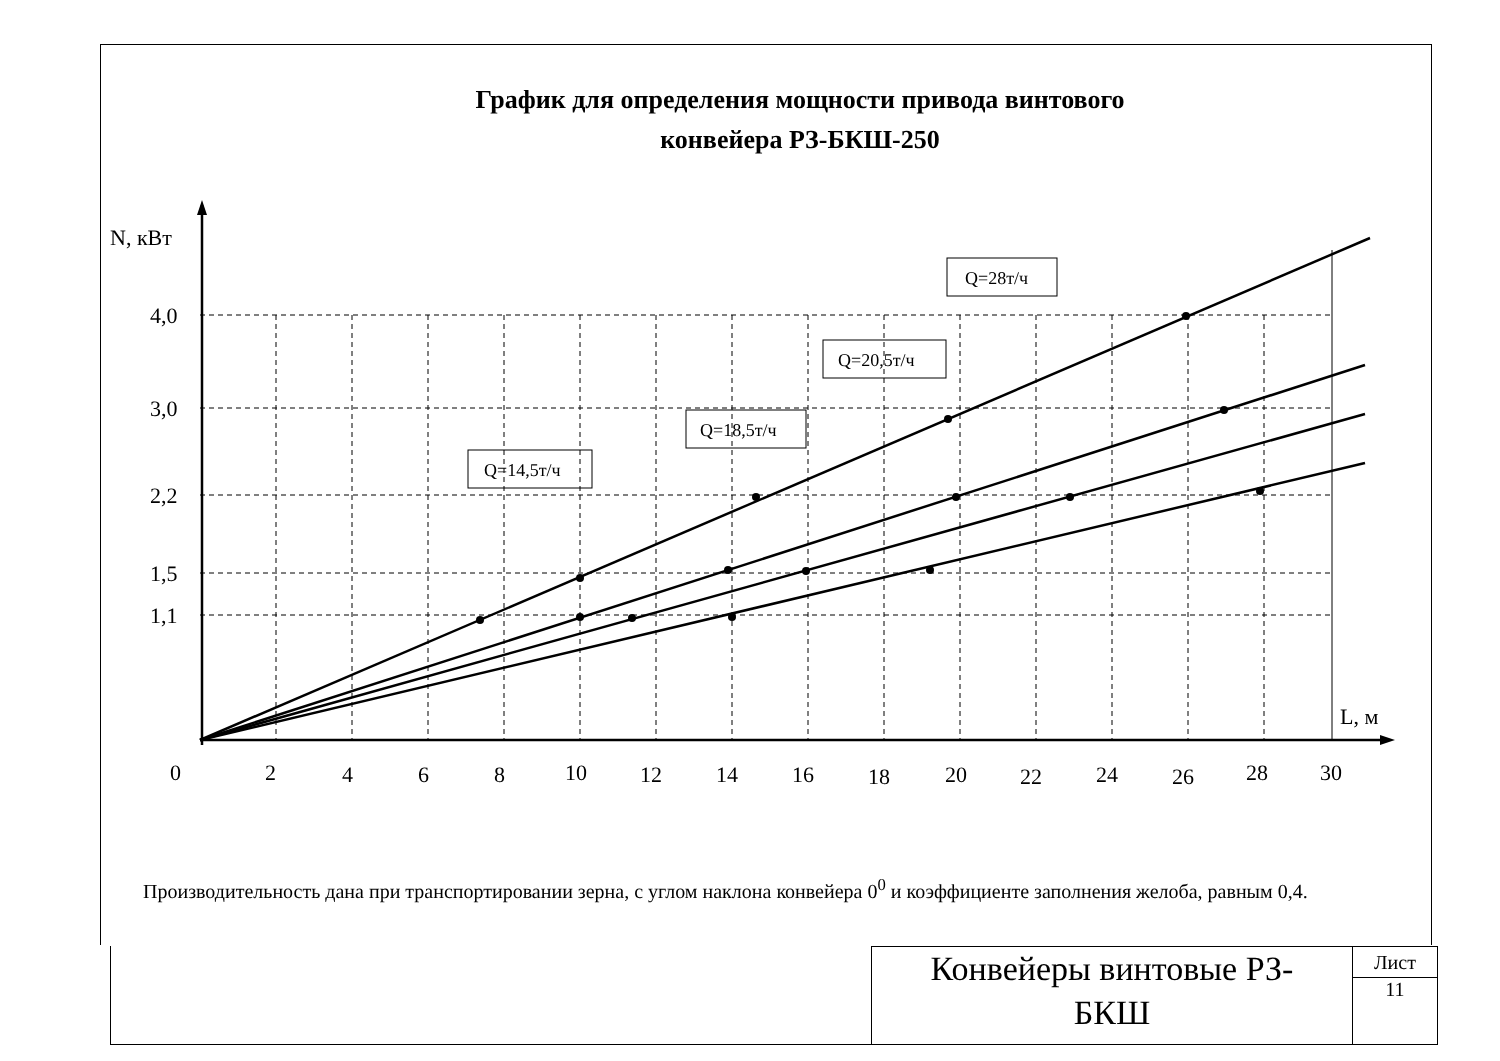График для определения мощности привода винтового
конвейера РЗ-БКШ-250
N, кВт
4,0
3,0
2,2
1,5
1,1
0
2
4
6
8
10
12
14
16
18
20
22
24
26
28
30
L, м
Q=28т/ч
Q=20,5т/ч
Q=18,5т/ч
Q=14,5т/ч
Производительность дана при транспортировании зерна, с углом наклона конвейера 0<sup>0</sup> и коэффициенте заполнения желоба, равным 0,4.
Конвейеры винтовые РЗ-
БКШ
Лист
11